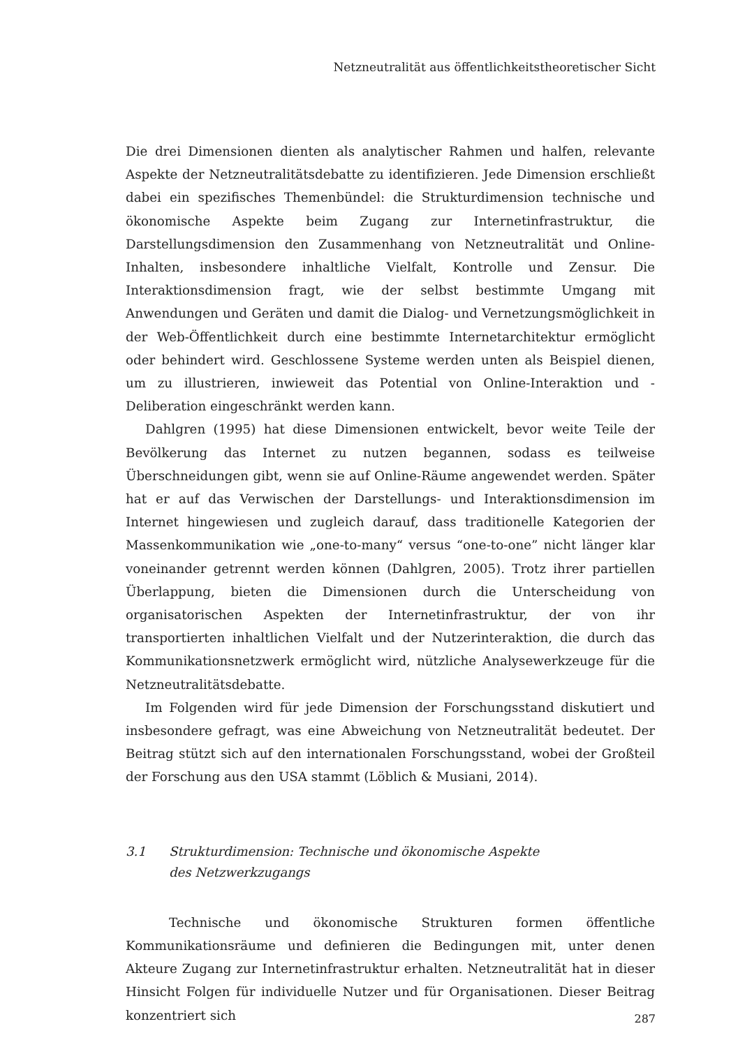Netzneutralität aus öffentlichkeitstheoretischer Sicht
Die drei Dimensionen dienten als analytischer Rahmen und halfen, relevante Aspekte der Netzneutralitätsdebatte zu identifizieren. Jede Dimension erschließt dabei ein spezifisches Themenbündel: die Strukturdimension technische und ökonomische Aspekte beim Zugang zur Internetinfrastruktur, die Darstellungsdimension den Zusammenhang von Netzneutralität und Online-Inhalten, insbesondere inhaltliche Vielfalt, Kontrolle und Zensur. Die Interaktionsdimension fragt, wie der selbst bestimmte Umgang mit Anwendungen und Geräten und damit die Dialog- und Vernetzungsmöglichkeit in der Web-Öffentlichkeit durch eine bestimmte Internetarchitektur ermöglicht oder behindert wird. Geschlossene Systeme werden unten als Beispiel dienen, um zu illustrieren, inwieweit das Potential von Online-Interaktion und -Deliberation eingeschränkt werden kann.
Dahlgren (1995) hat diese Dimensionen entwickelt, bevor weite Teile der Bevölkerung das Internet zu nutzen begannen, sodass es teilweise Überschneidungen gibt, wenn sie auf Online-Räume angewendet werden. Später hat er auf das Verwischen der Darstellungs- und Interaktionsdimension im Internet hingewiesen und zugleich darauf, dass traditionelle Kategorien der Massenkommunikation wie „one-to-many“ versus “one-to-one” nicht länger klar voneinander getrennt werden können (Dahlgren, 2005). Trotz ihrer partiellen Überlappung, bieten die Dimensionen durch die Unterscheidung von organisatorischen Aspekten der Internetinfrastruktur, der von ihr transportierten inhaltlichen Vielfalt und der Nutzerinteraktion, die durch das Kommunikationsnetzwerk ermöglicht wird, nützliche Analysewerkzeuge für die Netzneutralitätsdebatte.
Im Folgenden wird für jede Dimension der Forschungsstand diskutiert und insbesondere gefragt, was eine Abweichung von Netzneutralität bedeutet. Der Beitrag stützt sich auf den internationalen Forschungsstand, wobei der Großteil der Forschung aus den USA stammt (Löblich & Musiani, 2014).
3.1 Strukturdimension: Technische und ökonomische Aspekte
des Netzwerkzugangs
Technische und ökonomische Strukturen formen öffentliche Kommunikationsräume und definieren die Bedingungen mit, unter denen Akteure Zugang zur Internetinfrastruktur erhalten. Netzneutralität hat in dieser Hinsicht Folgen für individuelle Nutzer und für Organisationen. Dieser Beitrag konzentriert sich
287